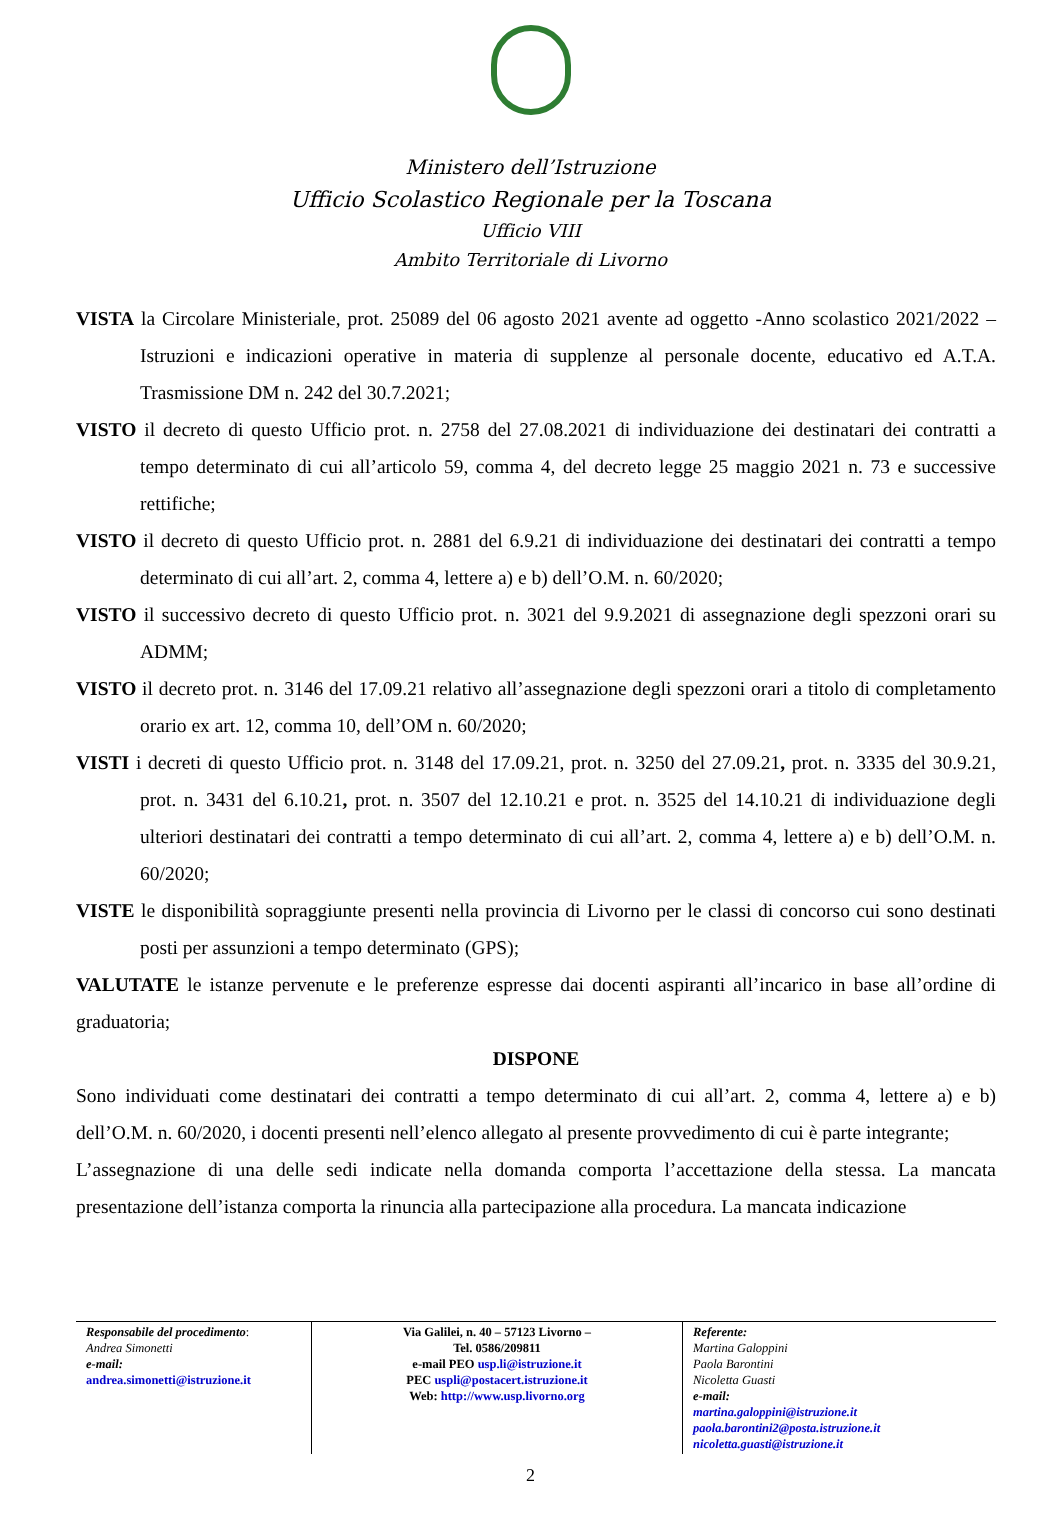Ministero dell’Istruzione
Ufficio Scolastico Regionale per la Toscana
Ufficio VIII
Ambito Territoriale di Livorno
VISTA la Circolare Ministeriale, prot. 25089 del 06 agosto 2021 avente ad oggetto -Anno scolastico 2021/2022 – Istruzioni e indicazioni operative in materia di supplenze al personale docente, educativo ed A.T.A. Trasmissione DM n. 242 del 30.7.2021;
VISTO il decreto di questo Ufficio prot. n. 2758 del 27.08.2021 di individuazione dei destinatari dei contratti a tempo determinato di cui all’articolo 59, comma 4, del decreto legge 25 maggio 2021 n. 73 e successive rettifiche;
VISTO il decreto di questo Ufficio prot. n. 2881 del 6.9.21 di individuazione dei destinatari dei contratti a tempo determinato di cui all’art. 2, comma 4, lettere a) e b) dell’O.M. n. 60/2020;
VISTO il successivo decreto di questo Ufficio prot. n. 3021 del 9.9.2021 di assegnazione degli spezzoni orari su ADMM;
VISTO il decreto prot. n. 3146 del 17.09.21 relativo all’assegnazione degli spezzoni orari a titolo di completamento orario ex art. 12, comma 10, dell’OM n. 60/2020;
VISTI i decreti di questo Ufficio prot. n. 3148 del 17.09.21, prot. n. 3250 del 27.09.21, prot. n. 3335 del 30.9.21, prot. n. 3431 del 6.10.21, prot. n. 3507 del 12.10.21 e prot. n. 3525 del 14.10.21 di individuazione degli ulteriori destinatari dei contratti a tempo determinato di cui all’art. 2, comma 4, lettere a) e b) dell’O.M. n. 60/2020;
VISTE le disponibilità sopraggiunte presenti nella provincia di Livorno per le classi di concorso cui sono destinati posti per assunzioni a tempo determinato (GPS);
VALUTATE le istanze pervenute e le preferenze espresse dai docenti aspiranti all’incarico in base all’ordine di graduatoria;
DISPONE
Sono individuati come destinatari dei contratti a tempo determinato di cui all’art. 2, comma 4, lettere a) e b) dell’O.M. n. 60/2020, i docenti presenti nell’elenco allegato al presente provvedimento di cui è parte integrante;
L’assegnazione di una delle sedi indicate nella domanda comporta l’accettazione della stessa. La mancata presentazione dell’istanza comporta la rinuncia alla partecipazione alla procedura. La mancata indicazione
| Responsabile del procedimento : Andrea Simonetti e-mail: andrea.simonetti@istruzione.it | Via Galilei, n. 40 – 57123 Livorno – Tel. 0586/209811 e-mail PEO usp.li@istruzione.it PEC uspli@postacert.istruzione.it Web: http://www.usp.livorno.org | Referente: Martina Galoppini Paola Barontini Nicoletta Guasti e-mail: martina.galoppini@istruzione.it paola.barontini2@posta.istruzione.it nicoletta.guasti@istruzione.it |
2